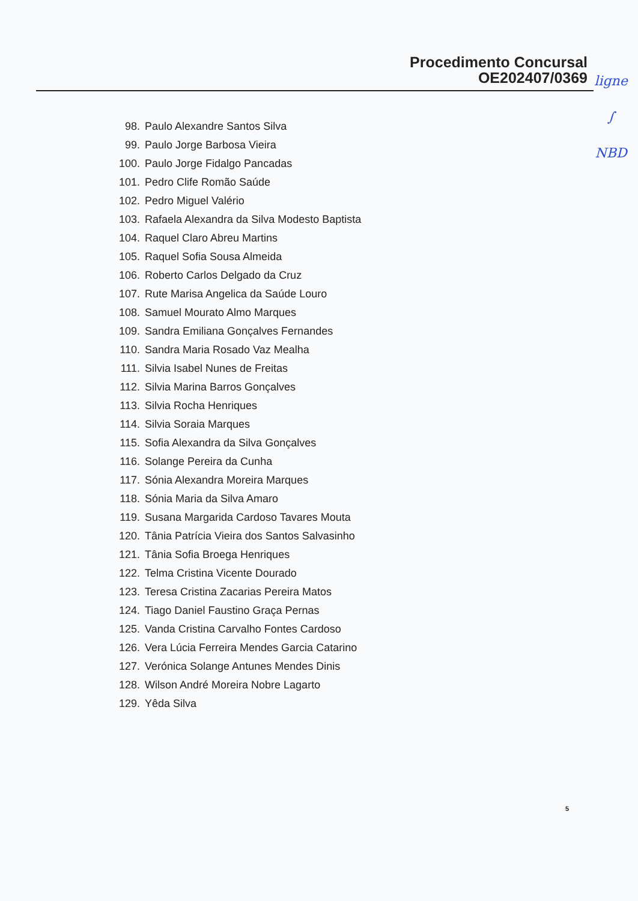Procedimento Concursal
OE202407/0369
ligne
∫
NBD
98. Paulo Alexandre Santos Silva
99. Paulo Jorge Barbosa Vieira
100. Paulo Jorge Fidalgo Pancadas
101. Pedro Clife Romão Saúde
102. Pedro Miguel Valério
103. Rafaela Alexandra da Silva Modesto Baptista
104. Raquel Claro Abreu Martins
105. Raquel Sofia Sousa Almeida
106. Roberto Carlos Delgado da Cruz
107. Rute Marisa Angelica da Saúde Louro
108. Samuel Mourato Almo Marques
109. Sandra Emiliana Gonçalves Fernandes
110. Sandra Maria Rosado Vaz Mealha
111. Silvia Isabel Nunes de Freitas
112. Silvia Marina Barros Gonçalves
113. Silvia Rocha Henriques
114. Silvia Soraia Marques
115. Sofia Alexandra da Silva Gonçalves
116. Solange Pereira da Cunha
117. Sónia Alexandra Moreira Marques
118. Sónia Maria da Silva Amaro
119. Susana Margarida Cardoso Tavares Mouta
120. Tânia Patrícia Vieira dos Santos Salvasinho
121. Tânia Sofia Broega Henriques
122. Telma Cristina Vicente Dourado
123. Teresa Cristina Zacarias Pereira Matos
124. Tiago Daniel Faustino Graça Pernas
125. Vanda Cristina Carvalho Fontes Cardoso
126. Vera Lúcia Ferreira Mendes Garcia Catarino
127. Verónica Solange Antunes Mendes Dinis
128. Wilson André Moreira Nobre Lagarto
129. Yêda Silva
5